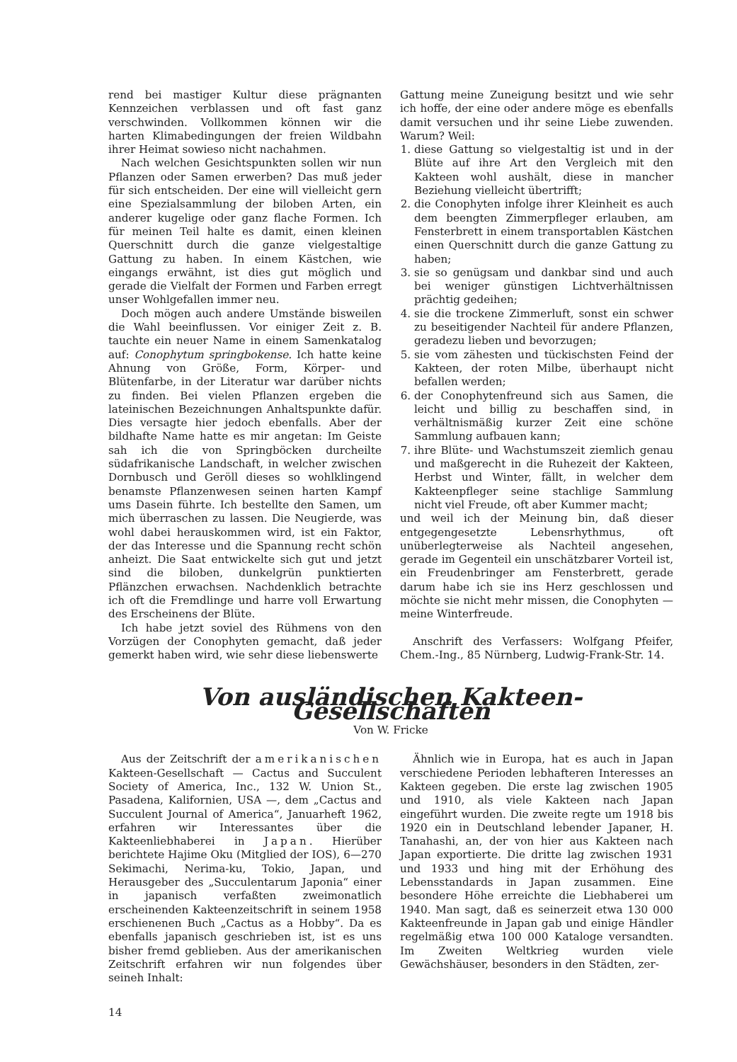rend bei mastiger Kultur diese prägnanten Kennzeichen verblassen und oft fast ganz verschwinden. Vollkommen können wir die harten Klimabedingungen der freien Wildbahn ihrer Heimat sowieso nicht nachahmen.
Nach welchen Gesichtspunkten sollen wir nun Pflanzen oder Samen erwerben? Das muß jeder für sich entscheiden. Der eine will vielleicht gern eine Spezialsammlung der biloben Arten, ein anderer kugelige oder ganz flache Formen. Ich für meinen Teil halte es damit, einen kleinen Querschnitt durch die ganze vielgestaltige Gattung zu haben. In einem Kästchen, wie eingangs erwähnt, ist dies gut möglich und gerade die Vielfalt der Formen und Farben erregt unser Wohlgefallen immer neu.
Doch mögen auch andere Umstände bisweilen die Wahl beeinflussen. Vor einiger Zeit z. B. tauchte ein neuer Name in einem Samenkatalog auf: Conophytum springbokense. Ich hatte keine Ahnung von Größe, Form, Körper- und Blütenfarbe, in der Literatur war darüber nichts zu finden. Bei vielen Pflanzen ergeben die lateinischen Bezeichnungen Anhaltspunkte dafür. Dies versagte hier jedoch ebenfalls. Aber der bildhafte Name hatte es mir angetan: Im Geiste sah ich die von Springböcken durcheilte südafrikanische Landschaft, in welcher zwischen Dornbusch und Geröll dieses so wohlklingend benamste Pflanzenwesen seinen harten Kampf ums Dasein führte. Ich bestellte den Samen, um mich überraschen zu lassen. Die Neugierde, was wohl dabei herauskommen wird, ist ein Faktor, der das Interesse und die Spannung recht schön anheizt. Die Saat entwickelte sich gut und jetzt sind die biloben, dunkelgrün punktierten Pflänzchen erwachsen. Nachdenklich betrachte ich oft die Fremdlinge und harre voll Erwartung des Erscheinens der Blüte.
Ich habe jetzt soviel des Rühmens von den Vorzügen der Conophyten gemacht, daß jeder gemerkt haben wird, wie sehr diese liebenswerte
Gattung meine Zuneigung besitzt und wie sehr ich hoffe, der eine oder andere möge es ebenfalls damit versuchen und ihr seine Liebe zuwenden. Warum? Weil:
1. diese Gattung so vielgestaltig ist und in der Blüte auf ihre Art den Vergleich mit den Kakteen wohl aushält, diese in mancher Beziehung vielleicht übertrifft;
2. die Conophyten infolge ihrer Kleinheit es auch dem beengten Zimmerpfleger erlauben, am Fensterbrett in einem transportablen Kästchen einen Querschnitt durch die ganze Gattung zu haben;
3. sie so genügsam und dankbar sind und auch bei weniger günstigen Lichtverhältnissen prächtig gedeihen;
4. sie die trockene Zimmerluft, sonst ein schwer zu beseitigender Nachteil für andere Pflanzen, geradezu lieben und bevorzugen;
5. sie vom zähesten und tückischsten Feind der Kakteen, der roten Milbe, überhaupt nicht befallen werden;
6. der Conophytenfreund sich aus Samen, die leicht und billig zu beschaffen sind, in verhältnismäßig kurzer Zeit eine schöne Sammlung aufbauen kann;
7. ihre Blüte- und Wachstumszeit ziemlich genau und maßgerecht in die Ruhezeit der Kakteen, Herbst und Winter, fällt, in welcher dem Kakteenpfleger seine stachlige Sammlung nicht viel Freude, oft aber Kummer macht;
und weil ich der Meinung bin, daß dieser entgegengesetzte Lebensrhythmus, oft unüberlegterweise als Nachteil angesehen, gerade im Gegenteil ein unschätzbarer Vorteil ist, ein Freudenbringer am Fensterbrett, gerade darum habe ich sie ins Herz geschlossen und möchte sie nicht mehr missen, die Conophyten — meine Winterfreude.
Anschrift des Verfassers: Wolfgang Pfeifer, Chem.-Ing., 85 Nürnberg, Ludwig-Frank-Str. 14.
Von ausländischen Kakteen-Gesellschaften
Von W. Fricke
Aus der Zeitschrift der amerikanischen Kakteen-Gesellschaft — Cactus and Succulent Society of America, Inc., 132 W. Union St., Pasadena, Kalifornien, USA —, dem „Cactus and Succulent Journal of America“, Januarheft 1962, erfahren wir Interessantes über die Kakteenliebhaberei in Japan. Hierüber berichtete Hajime Oku (Mitglied der IOS), 6—270 Sekimachi, Nerima-ku, Tokio, Japan, und Herausgeber des „Succulentarum Japonia“ einer in japanisch verfaßten zweimonatlich erscheinenden Kakteenzeitschrift in seinem 1958 erschienenen Buch „Cactus as a Hobby“. Da es ebenfalls japanisch geschrieben ist, ist es uns bisher fremd geblieben. Aus der amerikanischen Zeitschrift erfahren wir nun folgendes über seineh Inhalt:
Ähnlich wie in Europa, hat es auch in Japan verschiedene Perioden lebhafteren Interesses an Kakteen gegeben. Die erste lag zwischen 1905 und 1910, als viele Kakteen nach Japan eingeführt wurden. Die zweite regte um 1918 bis 1920 ein in Deutschland lebender Japaner, H. Tanahashi, an, der von hier aus Kakteen nach Japan exportierte. Die dritte lag zwischen 1931 und 1933 und hing mit der Erhöhung des Lebensstandards in Japan zusammen. Eine besondere Höhe erreichte die Liebhaberei um 1940. Man sagt, daß es seinerzeit etwa 130 000 Kakteenfreunde in Japan gab und einige Händler regelmäßig etwa 100 000 Kataloge versandten. Im Zweiten Weltkrieg wurden viele Gewächshäuser, besonders in den Städten, zer-
14